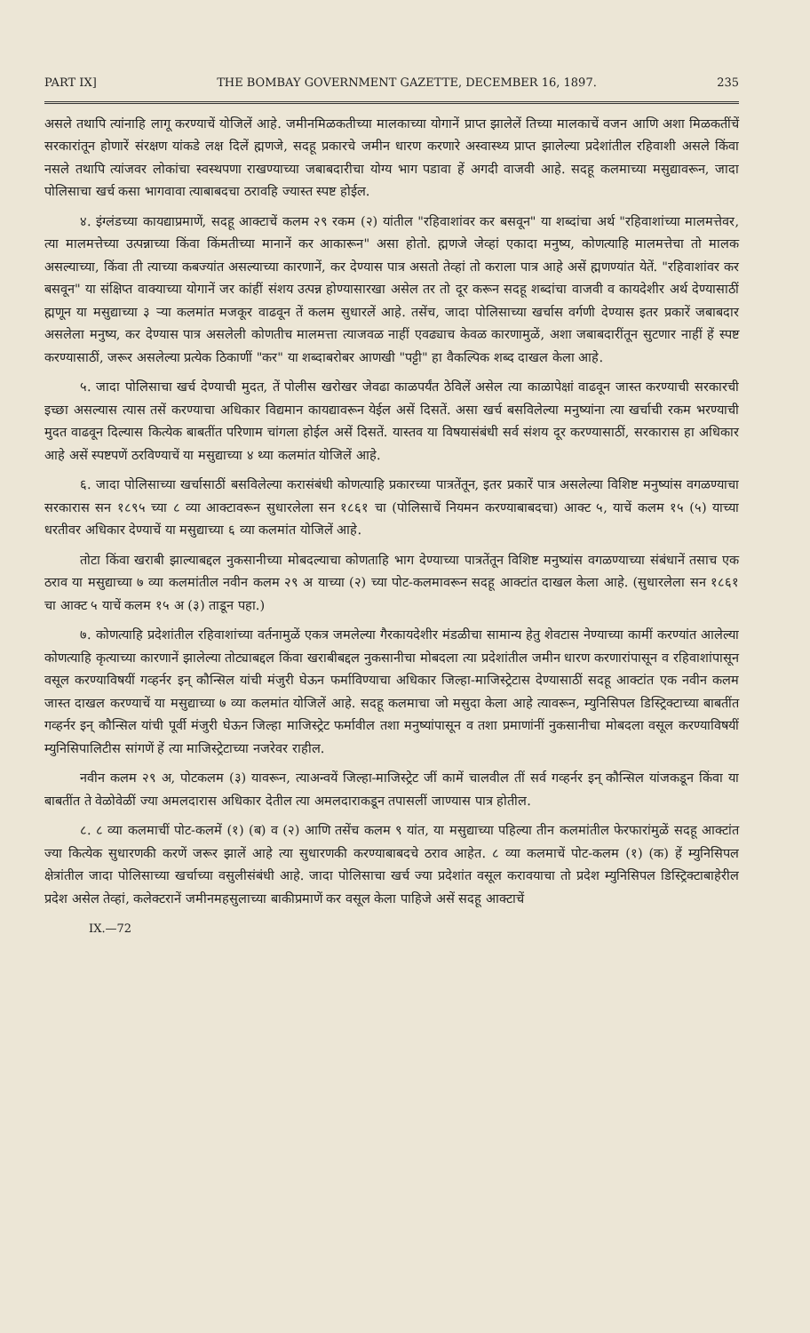PART IX] THE BOMBAY GOVERNMENT GAZETTE, DECEMBER 16, 1897. 235
असले तथापि त्यांनाहि लागू करण्याचें योजिलें आहे. जमीनमिळकतीच्या मालकाच्या योगानें प्राप्त झालेलें तिच्या मालकाचें वजन आणि अशा मिळकतींचें सरकारांतून होणारें संरक्षण यांकडे लक्ष दिलें ह्मणजे, सदहू प्रकारचे जमीन धारण करणारे अस्वास्थ्य प्राप्त झालेल्या प्रदेशांतील रहिवाशी असले किंवा नसले तथापि त्यांजवर लोकांचा स्वस्थपणा राखण्याच्या जबाबदारीचा योग्य भाग पडावा हें अगदी वाजवी आहे. सदहू कलमाच्या मसुद्यावरून, जादा पोलिसाचा खर्च कसा भागवावा त्याबाबदचा ठरावहि ज्यास्त स्पष्ट होईल.
४. इंग्लंडच्या कायद्याप्रमाणें, सदहू आक्टाचें कलम २९ रकम (२) यांतील "रहिवाशांवर कर बसवून" या शब्दांचा अर्थ "रहिवाशांच्या मालमत्तेवर, त्या मालमत्तेच्या उत्पन्नाच्या किंवा किंमतीच्या मानानें कर आकारून" असा होतो. ह्मणजे जेव्हां एकादा मनुष्य, कोणत्याहि मालमत्तेचा तो मालक असल्याच्या, किंवा ती त्याच्या कबज्यांत असल्याच्या कारणानें, कर देण्यास पात्र असतो तेव्हां तो कराला पात्र आहे असें ह्मणण्यांत येतें. "रहिवाशांवर कर बसवून" या संक्षिप्त वाक्याच्या योगानें जर कांहीं संशय उत्पन्न होण्यासारखा असेल तर तो दूर करून सदहू शब्दांचा वाजवी व कायदेशीर अर्थ देण्यासाठीं ह्मणून या मसुद्याच्या ३ ऱ्या कलमांत मजकूर वाढवून तें कलम सुधारलें आहे. तसेंच, जादा पोलिसाच्या खर्चास वर्गणी देण्यास इतर प्रकारें जबाबदार असलेला मनुष्य, कर देण्यास पात्र असलेली कोणतीच मालमत्ता त्याजवळ नाहीं एवढ्याच केवळ कारणामुळें, अशा जबाबदारींतून सुटणार नाहीं हें स्पष्ट करण्यासाठीं, जरूर असलेल्या प्रत्येक ठिकाणीं "कर" या शब्दाबरोबर आणखी "पट्टी" हा वैकल्पिक शब्द दाखल केला आहे.
५. जादा पोलिसाचा खर्च देण्याची मुदत, तें पोलीस खरोखर जेवढा काळपर्यंत ठेविलें असेल त्या काळापेक्षां वाढवून जास्त करण्याची सरकारची इच्छा असल्यास त्यास तसें करण्याचा अधिकार विद्यमान कायद्यावरून येईल असें दिसतें. असा खर्च बसविलेल्या मनुष्यांना त्या खर्चाची रकम भरण्याची मुदत वाढवून दिल्यास कित्येक बाबतींत परिणाम चांगला होईल असें दिसतें. यास्तव या विषयासंबंधी सर्व संशय दूर करण्यासाठीं, सरकारास हा अधिकार आहे असें स्पष्टपणें ठरविण्याचें या मसुद्याच्या ४ थ्या कलमांत योजिलें आहे.
६. जादा पोलिसाच्या खर्चासाठीं बसविलेल्या करासंबंधी कोणत्याहि प्रकारच्या पात्रतेंतून, इतर प्रकारें पात्र असलेल्या विशिष्ट मनुष्यांस वगळण्याचा सरकारास सन १८९५ च्या ८ व्या आक्टावरून सुधारलेला सन १८६१ चा (पोलिसाचें नियमन करण्याबाबदचा) आक्ट ५, याचें कलम १५ (५) याच्या धरतीवर अधिकार देण्याचें या मसुद्याच्या ६ व्या कलमांत योजिलें आहे.
तोटा किंवा खराबी झाल्याबद्दल नुकसानीच्या मोबदल्याचा कोणताहि भाग देण्याच्या पात्रतेंतून विशिष्ट मनुष्यांस वगळण्याच्या संबंधानें तसाच एक ठराव या मसुद्याच्या ७ व्या कलमांतील नवीन कलम २९ अ याच्या (२) च्या पोट-कलमावरून सदहू आक्टांत दाखल केला आहे. (सुधारलेला सन १८६१ चा आक्ट ५ याचें कलम १५ अ (३) ताडून पहा.)
७. कोणत्याहि प्रदेशांतील रहिवाशांच्या वर्तनामुळें एकत्र जमलेल्या गैरकायदेशीर मंडळीचा सामान्य हेतु शेवटास नेण्याच्या कामीं करण्यांत आलेल्या कोणत्याहि कृत्याच्या कारणानें झालेल्या तोट्याबद्दल किंवा खराबीबद्दल नुकसानीचा मोबदला त्या प्रदेशांतील जमीन धारण करणारांपासून व रहिवाशांपासून वसूल करण्याविषयीं गव्हर्नर इन् कौन्सिल यांची मंजुरी घेऊन फर्माविण्याचा अधिकार जिल्हा-माजिस्ट्रेटास देण्यासाठीं सदहू आक्टांत एक नवीन कलम जास्त दाखल करण्याचें या मसुद्याच्या ७ व्या कलमांत योजिलें आहे. सदहू कलमाचा जो मसुदा केला आहे त्यावरून, म्युनिसिपल डिस्ट्रिक्टाच्या बाबतींत गव्हर्नर इन् कौन्सिल यांची पूर्वी मंजुरी घेऊन जिल्हा माजिस्ट्रेट फर्मावील तशा मनुष्यांपासून व तशा प्रमाणांनीं नुकसानीचा मोबदला वसूल करण्याविषयीं म्युनिसिपालिटीस सांगणें हें त्या माजिस्ट्रेटाच्या नजरेवर राहील.
नवीन कलम २९ अ, पोटकलम (३) यावरून, त्याअन्वयें जिल्हा-माजिस्ट्रेट जीं कामें चालवील तीं सर्व गव्हर्नर इन् कौन्सिल यांजकडून किंवा या बाबतींत ते वेळोवेळीं ज्या अमलदारास अधिकार देतील त्या अमलदाराकडून तपासलीं जाण्यास पात्र होतील.
८. ८ व्या कलमाचीं पोट-कलमें (१) (ब) व (२) आणि तसेंच कलम ९ यांत, या मसुद्याच्या पहिल्या तीन कलमांतील फेरफारांमुळें सदहू आक्टांत ज्या कित्येक सुधारणकी करणें जरूर झालें आहे त्या सुधारणकी करण्याबाबदचे ठराव आहेत. ८ व्या कलमाचें पोट-कलम (१) (क) हें म्युनिसिपल क्षेत्रांतील जादा पोलिसाच्या खर्चाच्या वसुलीसंबंधी आहे. जादा पोलिसाचा खर्च ज्या प्रदेशांत वसूल करावयाचा तो प्रदेश म्युनिसिपल डिस्ट्रिक्टाबाहेरील प्रदेश असेल तेव्हां, कलेक्टरानें जमीनमहसुलाच्या बाकीप्रमाणें कर वसूल केला पाहिजे असें सदहू आक्टाचें
IX.—72